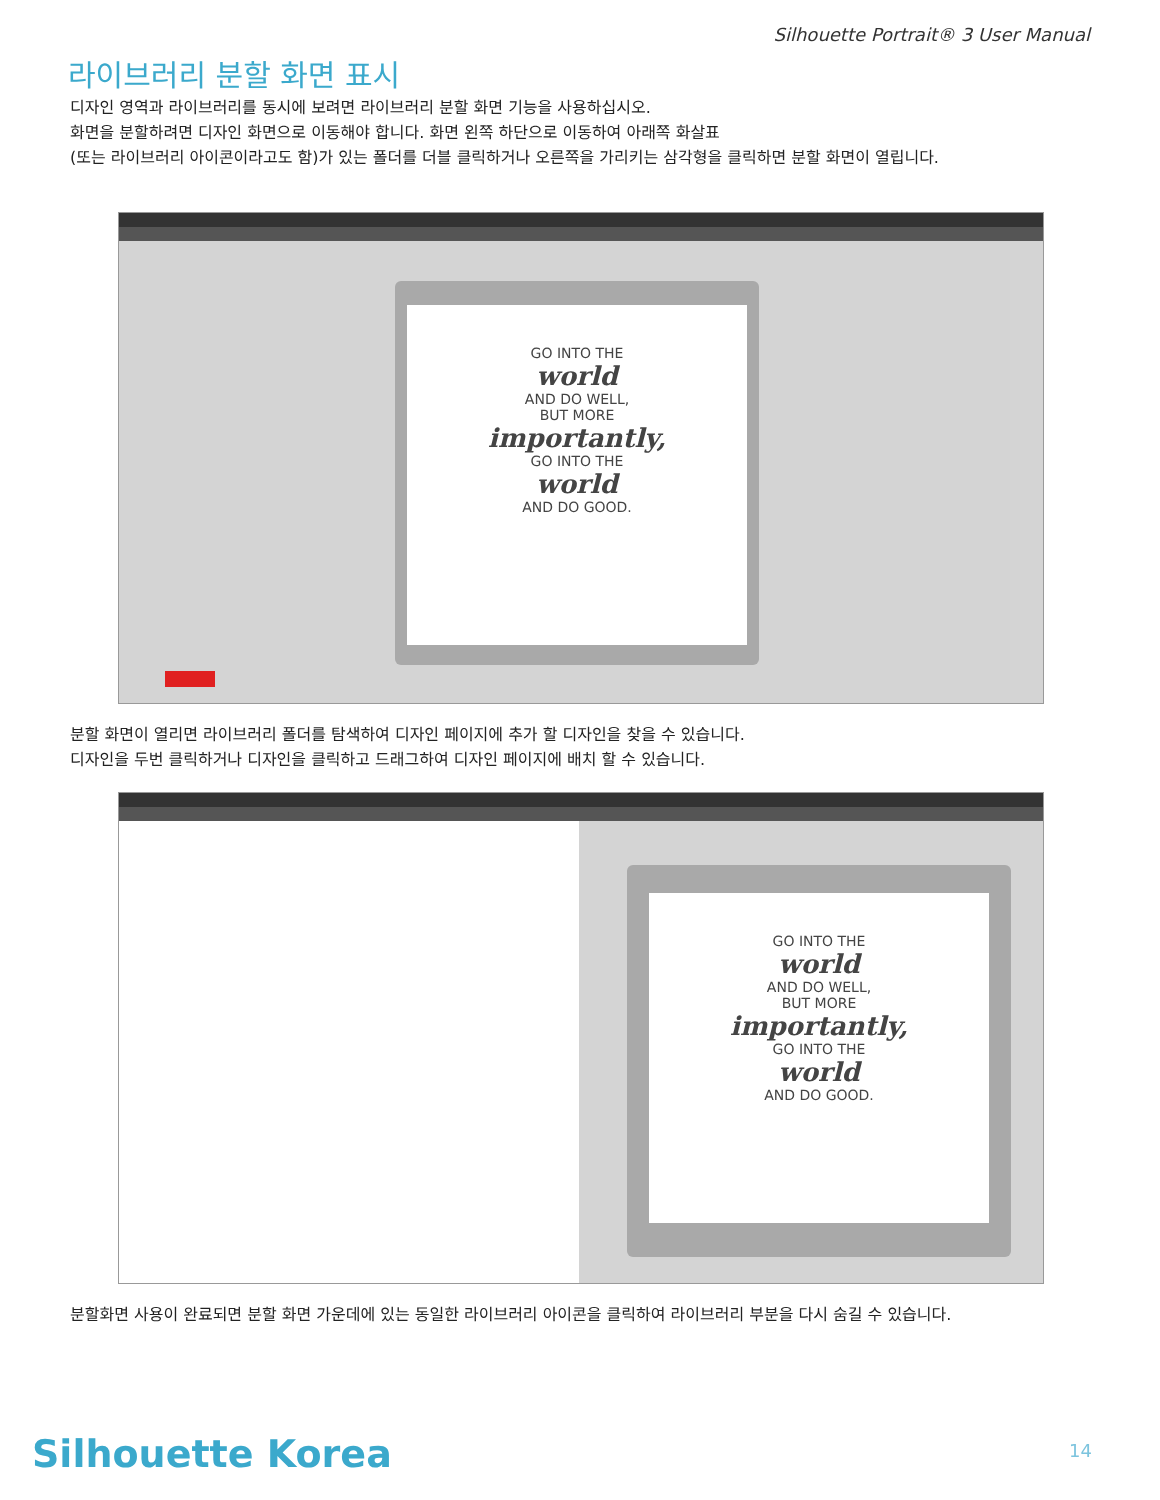Silhouette Portrait® 3 User Manual
라이브러리 분할 화면 표시
디자인 영역과 라이브러리를 동시에 보려면 라이브러리 분할 화면 기능을 사용하십시오.
화면을 분할하려면 디자인 화면으로 이동해야 합니다. 화면 왼쪽 하단으로 이동하여 아래쪽 화살표
(또는 라이브러리 아이콘이라고도 함)가 있는 폴더를 더블 클릭하거나 오른쪽을 가리키는 삼각형을 클릭하면 분할 화면이 열립니다.
GO INTO THE
world
AND DO WELL,
BUT MORE
importantly,
GO INTO THE
world
AND DO GOOD.
분할 화면이 열리면 라이브러리 폴더를 탐색하여 디자인 페이지에 추가 할 디자인을 찾을 수 있습니다.
디자인을 두번 클릭하거나 디자인을 클릭하고 드래그하여 디자인 페이지에 배치 할 수 있습니다.
GO INTO THE
world
AND DO WELL,
BUT MORE
importantly,
GO INTO THE
world
AND DO GOOD.
분할화면 사용이 완료되면 분할 화면 가운데에 있는 동일한 라이브러리 아이콘을 클릭하여 라이브러리 부분을 다시 숨길 수 있습니다.
Silhouette Korea 14